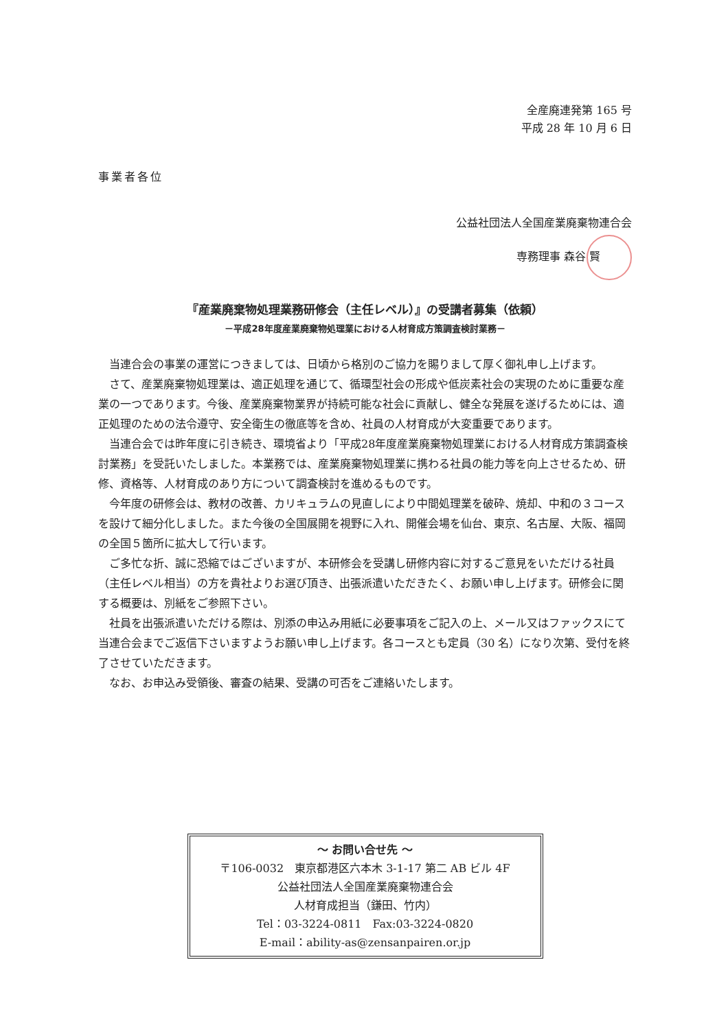全産廃連発第 165 号
平成 28 年 10 月 6 日
事業者各位
公益社団法人全国産業廃棄物連合会
専務理事 森谷 賢
『産業廃棄物処理業務研修会（主任レベル）』の受講者募集（依頼）
－平成28年度産業廃棄物処理業における人材育成方策調査検討業務－
当連合会の事業の運営につきましては、日頃から格別のご協力を賜りまして厚く御礼申し上げます。
さて、産業廃棄物処理業は、適正処理を通じて、循環型社会の形成や低炭素社会の実現のために重要な産業の一つであります。今後、産業廃棄物業界が持続可能な社会に貢献し、健全な発展を遂げるためには、適正処理のための法令遵守、安全衛生の徹底等を含め、社員の人材育成が大変重要であります。
当連合会では昨年度に引き続き、環境省より「平成28年度産業廃棄物処理業における人材育成方策調査検討業務」を受託いたしました。本業務では、産業廃棄物処理業に携わる社員の能力等を向上させるため、研修、資格等、人材育成のあり方について調査検討を進めるものです。
今年度の研修会は、教材の改善、カリキュラムの見直しにより中間処理業を破砕、焼却、中和の３コースを設けて細分化しました。また今後の全国展開を視野に入れ、開催会場を仙台、東京、名古屋、大阪、福岡の全国５箇所に拡大して行います。
ご多忙な折、誠に恐縮ではございますが、本研修会を受講し研修内容に対するご意見をいただける社員（主任レベル相当）の方を貴社よりお選び頂き、出張派遣いただきたく、お願い申し上げます。研修会に関する概要は、別紙をご参照下さい。
社員を出張派遣いただける際は、別添の申込み用紙に必要事項をご記入の上、メール又はファックスにて当連合会までご返信下さいますようお願い申し上げます。各コースとも定員（30 名）になり次第、受付を終了させていただきます。
なお、お申込み受領後、審査の結果、受講の可否をご連絡いたします。
～ お問い合せ先 ～
〒106-0032　東京都港区六本木 3-1-17 第二 AB ビル 4F
公益社団法人全国産業廃棄物連合会
人材育成担当（鎌田、竹内）
Tel：03-3224-0811　Fax:03-3224-0820
E-mail：ability-as@zensanpairen.or.jp